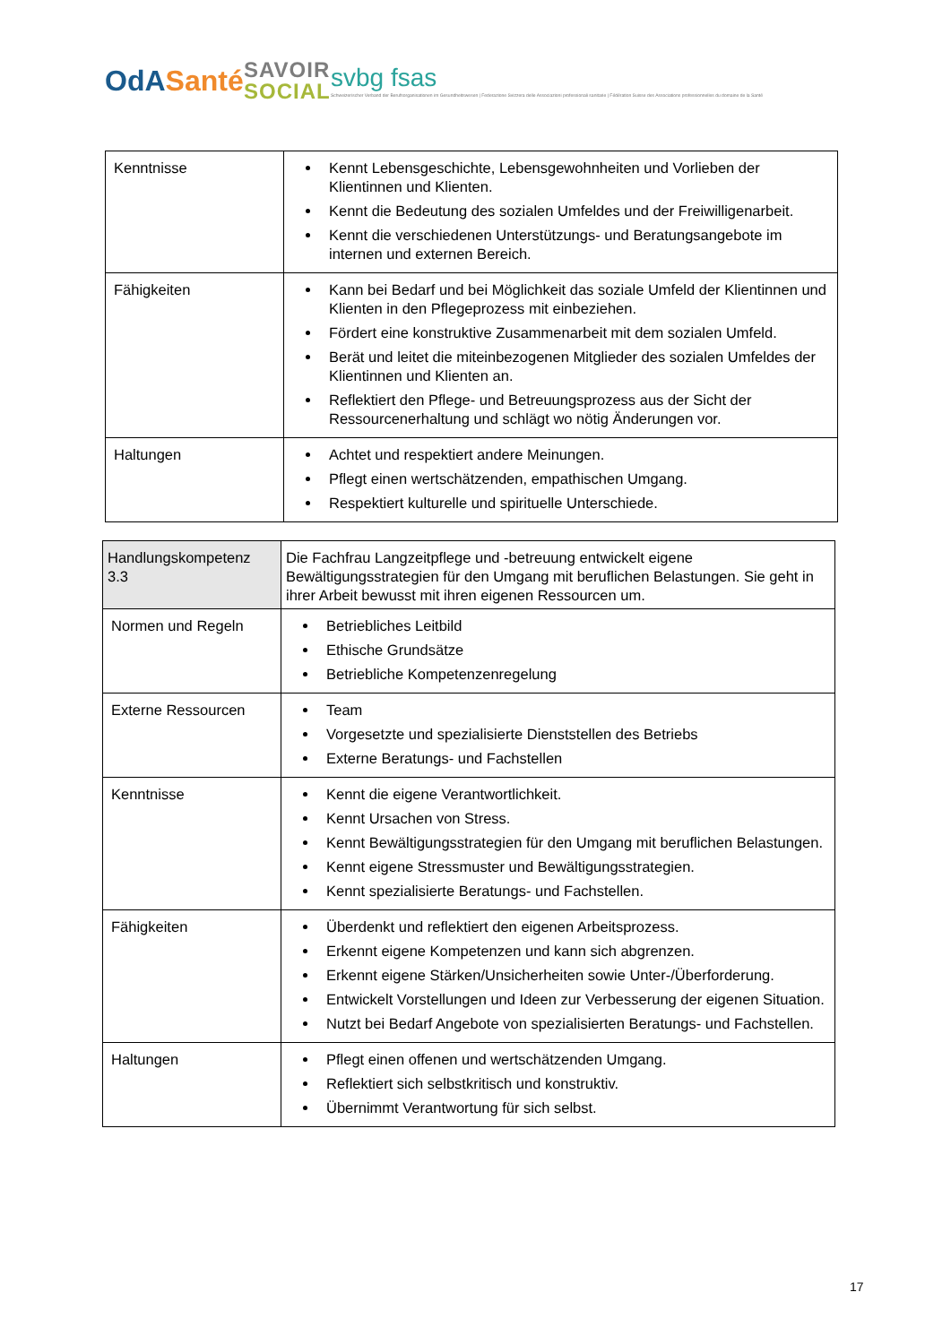OdASanté
SAVOIR
SOCIAL
svbg fsas
Schweizerischer Verband der Berufsorganisationen im Gesundheitswesen | Federazione Svizzera delle Associazioni professionali sanitarie | Fédération Suisse des Associations professionnelles du domaine de la Santé
| Kenntnisse | Kennt Lebensgeschichte, Lebensgewohnheiten und Vorlieben der Klientinnen und Klienten. Kennt die Bedeutung des sozialen Umfeldes und der Freiwilligenarbeit. Kennt die verschiedenen Unterstützungs- und Beratungsangebote im internen und externen Bereich. |
| Fähigkeiten | Kann bei Bedarf und bei Möglichkeit das soziale Umfeld der Klientinnen und Klienten in den Pflegeprozess mit einbeziehen. Fördert eine konstruktive Zusammenarbeit mit dem sozialen Umfeld. Berät und leitet die miteinbezogenen Mitglieder des sozialen Umfeldes der Klientinnen und Klienten an. Reflektiert den Pflege- und Betreuungsprozess aus der Sicht der Ressourcenerhaltung und schlägt wo nötig Änderungen vor. |
| Haltungen | Achtet und respektiert andere Meinungen. Pflegt einen wertschätzenden, empathischen Umgang. Respektiert kulturelle und spirituelle Unterschiede. |
| Handlungskompetenz 3.3 | Die Fachfrau Langzeitpflege und -betreuung entwickelt eigene Bewältigungsstrategien für den Umgang mit beruflichen Belastungen. Sie geht in ihrer Arbeit bewusst mit ihren eigenen Ressourcen um. |
| Normen und Regeln | Betriebliches Leitbild Ethische Grundsätze Betriebliche Kompetenzenregelung |
| Externe Ressourcen | Team Vorgesetzte und spezialisierte Dienststellen des Betriebs Externe Beratungs- und Fachstellen |
| Kenntnisse | Kennt die eigene Verantwortlichkeit. Kennt Ursachen von Stress. Kennt Bewältigungsstrategien für den Umgang mit beruflichen Belastungen. Kennt eigene Stressmuster und Bewältigungsstrategien. Kennt spezialisierte Beratungs- und Fachstellen. |
| Fähigkeiten | Überdenkt und reflektiert den eigenen Arbeitsprozess. Erkennt eigene Kompetenzen und kann sich abgrenzen. Erkennt eigene Stärken/Unsicherheiten sowie Unter-/Überforderung. Entwickelt Vorstellungen und Ideen zur Verbesserung der eigenen Situation. Nutzt bei Bedarf Angebote von spezialisierten Beratungs- und Fachstellen. |
| Haltungen | Pflegt einen offenen und wertschätzenden Umgang. Reflektiert sich selbstkritisch und konstruktiv. Übernimmt Verantwortung für sich selbst. |
17